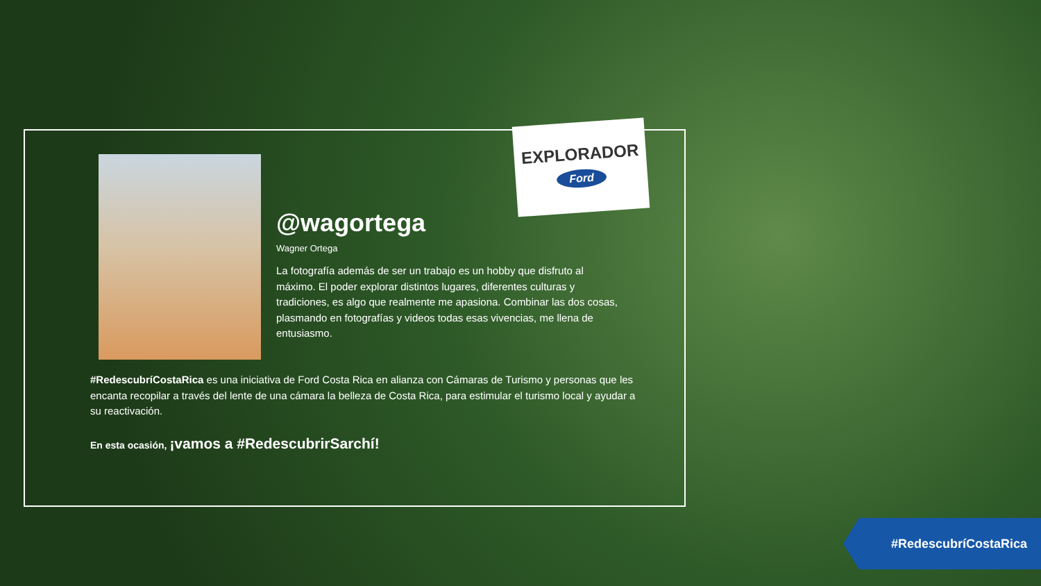EXPLORADOR
Ford
@wagortega
Wagner Ortega
La fotografía además de ser un trabajo es un hobby que disfruto al máximo. El poder explorar distintos lugares, diferentes culturas y tradiciones, es algo que realmente me apasiona. Combinar las dos cosas, plasmando en fotografías y videos todas esas vivencias, me llena de entusiasmo.
#RedescubríCostaRica es una iniciativa de Ford Costa Rica en alianza con Cámaras de Turismo y personas que les encanta recopilar a través del lente de una cámara la belleza de Costa Rica, para estimular el turismo local y ayudar a su reactivación.
En esta ocasión, ¡vamos a #RedescubrirSarchí!
#RedescubríCostaRica